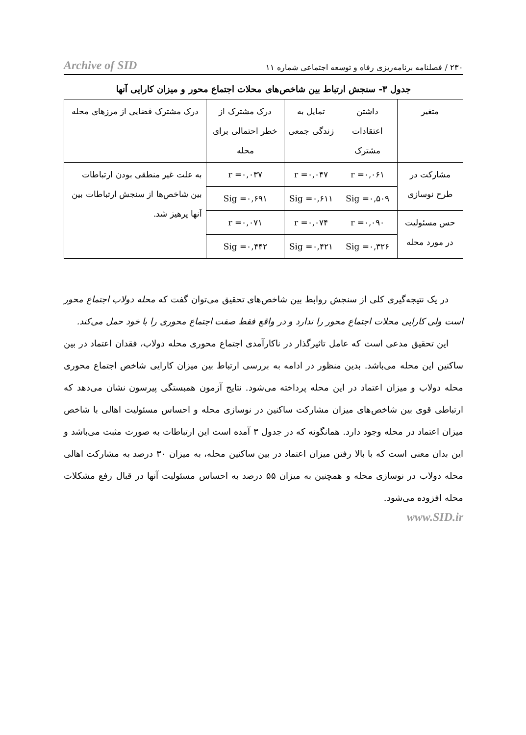۲۳۰ / فصلنامه برنامه‌ریزی رفاه و توسعه اجتماعی شماره ۱۱ Archive of SID
جدول ۳- سنجش ارتباط بین شاخص‌های محلات اجتماع محور و میزان کارایی آنها
| متغیر | داشتن اعتقادات مشترک | تمایل به زندگی جمعی | درک مشترک از خطر احتمالی برای محله | درک مشترک فضایی از مرزهای محله |
| --- | --- | --- | --- | --- |
| مشارکت در طرح نوسازی | r =۰,۰۶۱ | r =۰,۰۴۷ | r =۰,۰۳۷ | به علت غیر منطقی بودن ارتباطات بین شاخص‌ها از سنجش ارتباطات بین آنها پرهیز شد. |
| | Sig =۰,۵۰۹ | Sig =۰,۶۱۱ | Sig =۰,۶۹۱ | |
| حس مسئولیت در مورد محله | r =۰,۰۹۰ | r =۰,۰۷۴ | r =۰,۰۷۱ | |
| | Sig =۰,۳۲۶ | Sig =۰,۴۲۱ | Sig =۰,۴۴۲ | |
در یک نتیجه‌گیری کلی از سنجش روابط بین شاخص‌های تحقیق می‌توان گفت که محله دولاب اجتماع محور است ولی کارایی محلات اجتماع محور را ندارد و در واقع فقط صفت اجتماع محوری را با خود حمل می‌کند.
این تحقیق مدعی است که عامل تاثیرگذار در ناکارآمدی اجتماع محوری محله دولاب، فقدان اعتماد در بین ساکنین این محله می‌باشد. بدین منظور در ادامه به بررسی ارتباط بین میزان کارایی شاخص اجتماع محوری محله دولاب و میزان اعتماد در این محله پرداخته می‌شود. نتایج آزمون همبستگی پیرسون نشان می‌دهد که ارتباطی قوی بین شاخص‌های میزان مشارکت ساکنین در نوسازی محله و احساس مسئولیت اهالی با شاخص میزان اعتماد در محله وجود دارد. همانگونه که در جدول ۳ آمده است این ارتباطات به صورت مثبت می‌باشد و این بدان معنی است که با بالا رفتن میزان اعتماد در بین ساکنین محله، به میزان ۳۰ درصد به مشارکت اهالی محله دولاب در نوسازی محله و همچنین به میزان ۵۵ درصد به احساس مسئولیت آنها در قبال رفع مشکلات محله افزوده می‌شود.
www.SID.ir